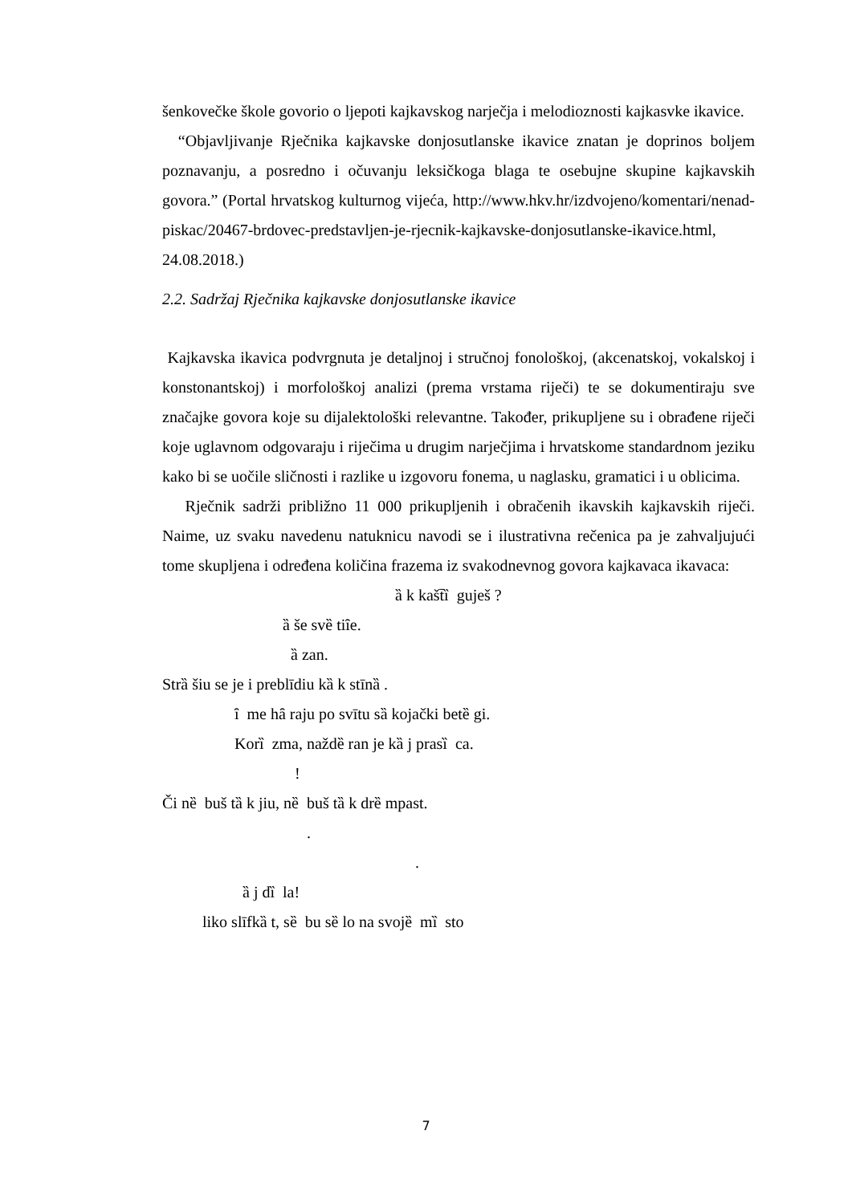šenkovečke škole govorio o ljepoti kajkavskog narječja i melodioznosti kajkasvke ikavice.
“Objavljivanje Rječnika kajkavske donjosutlanske ikavice znatan je doprinos boljem poznavanju, a posredno i očuvanju leksičkoga blaga te osebujne skupine kajkavskih govora.” (Portal hrvatskog kulturnog vijeća, http://www.hkv.hr/izdvojeno/komentari/nenad-piskac/20467-brdovec-predstavljen-je-rjecnik-kajkavske-donjosutlanske-ikavice.html, 24.08.2018.)
2.2. Sadržaj Rječnika kajkavske donjosutlanske ikavice
Kajkavska ikavica podvrgnuta je detaljnoj i stručnoj fonološkoj, (akcenatskoj, vokalskoj i konstonantskoj) i morfološkoj analizi (prema vrstama riječi) te se dokumentiraju sve značajke govora koje su dijalektološki relevantne. Također, prikupljene su i obrađene riječi koje uglavnom odgovaraju i riječima u drugim narječjima i hrvatskome standardnom jeziku kako bi se uočile sličnosti i razlike u izgovoru fonema, u naglasku, gramatici i u oblicima.
Rječnik sadrži približno 11 000 prikupljenih i obračenih ikavskih kajkavskih riječi. Naime, uz svaku navedenu natuknicu navodi se i ilustrativna rečenica pa je zahvaljujući tome skupljena i određena količina frazema iz svakodnevnog govora kajkavaca ikavaca:
ȁ k kašt̄ȉ guješ ?
ȁ še svȅ tiȋe.
ȁ zan.
Strȁ šiu se je i preblīdiu kȁ k stīnȁ .
ȋ me hȃ raju po svītu sȁ kojački betȅ gi.
Korȉ zma, naždȅ ran je kȁ j prasȉ ca.
!
Či nȅ buš tȁ k jiu, nȅ buš tȁ k drȅ mpast.
.
.
ȁ j dȉ la!
liko slīfkȁ t, sȅ bu sȅ lo na svojȅ mȉ sto
7